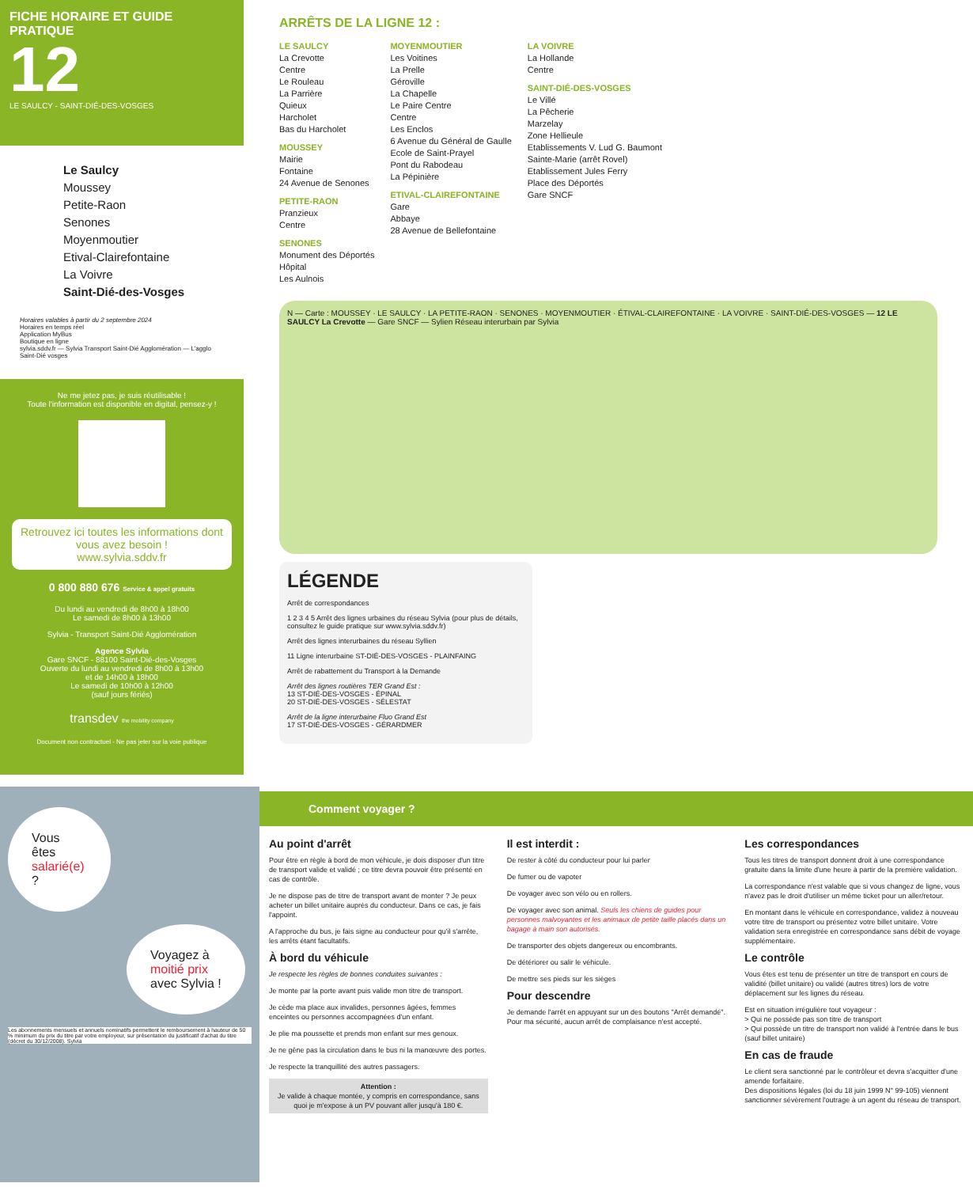FICHE HORAIRE ET GUIDE PRATIQUE
12
LE SAULCY - SAINT-DIÉ-DES-VOSGES
Le Saulcy
Moussey
Petite-Raon
Senones
Moyenmoutier
Etival-Clairefontaine
La Voivre
Saint-Dié-des-Vosges
Horaires valables à partir du 2 septembre 2024
Horaires en temps réel
Application MyBus
Boutique en ligne
sylvia.sddv.fr — Sylvia Transport Saint-Dié Agglomération — L'agglo Saint-Dié vosges
Ne me jetez pas, je suis réutilisable !
Toute l'information est disponible en digital, pensez-y !
Retrouvez ici toutes les informations dont vous avez besoin !
www.sylvia.sddv.fr
0 800 880 676 Service & appel gratuits
Du lundi au vendredi de 8h00 à 18h00
Le samedi de 8h00 à 13h00
Sylvia - Transport Saint-Dié Agglomération
Agence Sylvia
Gare SNCF - 88100 Saint-Dié-des-Vosges
Ouverte du lundi au vendredi de 8h00 à 13h00
et de 14h00 à 18h00
Le samedi de 10h00 à 12h00
(sauf jours fériés)
transdev the mobility company
Document non contractuel - Ne pas jeter sur la voie publique
ARRÊTS DE LA LIGNE 12 :
LE SAULCY
La Crevotte
Centre
Le Rouleau
La Parrière
Quieux
Harcholet
Bas du Harcholet
MOUSSEY
Mairie
Fontaine
24 Avenue de Senones
PETITE-RAON
Pranzieux
Centre
SENONES
Monument des Déportés
Hôpital
Les Aulnois
MOYENMOUTIER
Les Voitines
La Prelle
Géroville
La Chapelle
Le Paire Centre
Centre
Les Enclos
6 Avenue du Général de Gaulle
Ecole de Saint-Prayel
Pont du Rabodeau
La Pépinière
ETIVAL-CLAIREFONTAINE
Gare
Abbaye
28 Avenue de Bellefontaine
LA VOIVRE
La Hollande
Centre
SAINT-DIÉ-DES-VOSGES
Le Villé
La Pêcherie
Marzelay
Zone Hellieule
Etablissements V. Lud G. Baumont
Sainte-Marie (arrêt Rovel)
Etablissement Jules Ferry
Place des Déportés
Gare SNCF
N — Carte : MOUSSEY · LE SAULCY · LA PETITE-RAON · SENONES · MOYENMOUTIER · ÉTIVAL-CLAIREFONTAINE · LA VOIVRE · SAINT-DIÉ-DES-VOSGES — 12 LE SAULCY La Crevotte — Gare SNCF — Sylien Réseau interurbain par Sylvia
LÉGENDE
Arrêt de correspondances
1 2 3 4 5 Arrêt des lignes urbaines du réseau Sylvia (pour plus de détails, consultez le guide pratique sur www.sylvia.sddv.fr)
Arrêt des lignes interurbaines du réseau Syllien
11 Ligne interurbaine ST-DIÉ-DES-VOSGES - PLAINFAING
Arrêt de rabattement du Transport à la Demande
Arrêt des lignes routières TER Grand Est :
13 ST-DIÉ-DES-VOSGES - ÉPINAL
20 ST-DIÉ-DES-VOSGES - SÉLESTAT
Arrêt de la ligne interurbaine Fluo Grand Est
17 ST-DIÉ-DES-VOSGES - GÉRARDMER
Comment voyager ?
Vous êtes salarié(e) ?
Voyagez à moitié prix avec Sylvia !
Les abonnements mensuels et annuels nominatifs permettent le remboursement à hauteur de 50 % minimum du prix du titre par votre employeur, sur présentation du justificatif d'achat du titre (décret du 30/12/2008). Sylvia
Au point d'arrêt
Pour être en règle à bord de mon véhicule, je dois disposer d'un titre de transport valide et validé ; ce titre devra pouvoir être présenté en cas de contrôle.
Je ne dispose pas de titre de transport avant de monter ? Je peux acheter un billet unitaire auprès du conducteur. Dans ce cas, je fais l'appoint.
A l'approche du bus, je fais signe au conducteur pour qu'il s'arrête, les arrêts étant facultatifs.
À bord du véhicule
Je respecte les règles de bonnes conduites suivantes :
Je monte par la porte avant puis valide mon titre de transport.
Je cède ma place aux invalides, personnes âgées, femmes enceintes ou personnes accompagnées d'un enfant.
Je plie ma poussette et prends mon enfant sur mes genoux.
Je ne gêne pas la circulation dans le bus ni la manœuvre des portes.
Je respecte la tranquillité des autres passagers.
Attention :
Je valide à chaque montée, y compris en correspondance, sans quoi je m'expose à un PV pouvant aller jusqu'à 180 €.
Il est interdit :
De rester à côté du conducteur pour lui parler
De fumer ou de vapoter
De voyager avec son vélo ou en rollers.
De voyager avec son animal. Seuls les chiens de guides pour personnes malvoyantes et les animaux de petite taille placés dans un bagage à main son autorisés.
De transporter des objets dangereux ou encombrants.
De détériorer ou salir le véhicule.
De mettre ses pieds sur les sièges
Pour descendre
Je demande l'arrêt en appuyant sur un des boutons "Arrêt demandé".
Pour ma sécurité, aucun arrêt de complaisance n'est accepté.
Les correspondances
Tous les titres de transport donnent droit à une correspondance gratuite dans la limite d'une heure à partir de la première validation.
La correspondance n'est valable que si vous changez de ligne, vous n'avez pas le droit d'utiliser un même ticket pour un aller/retour.
En montant dans le véhicule en correspondance, validez à nouveau votre titre de transport ou présentez votre billet unitaire. Votre validation sera enregistrée en correspondance sans débit de voyage supplémentaire.
Le contrôle
Vous êtes est tenu de présenter un titre de transport en cours de validité (billet unitaire) ou validé (autres titres) lors de votre déplacement sur les lignes du réseau.
Est en situation irrégulière tout voyageur :
> Qui ne possède pas son titre de transport
> Qui possède un titre de transport non validé à l'entrée dans le bus (sauf billet unitaire)
En cas de fraude
Le client sera sanctionné par le contrôleur et devra s'acquitter d'une amende forfaitaire.
Des dispositions légales (loi du 18 juin 1999 N° 99-105) viennent sanctionner sévèrement l'outrage à un agent du réseau de transport.